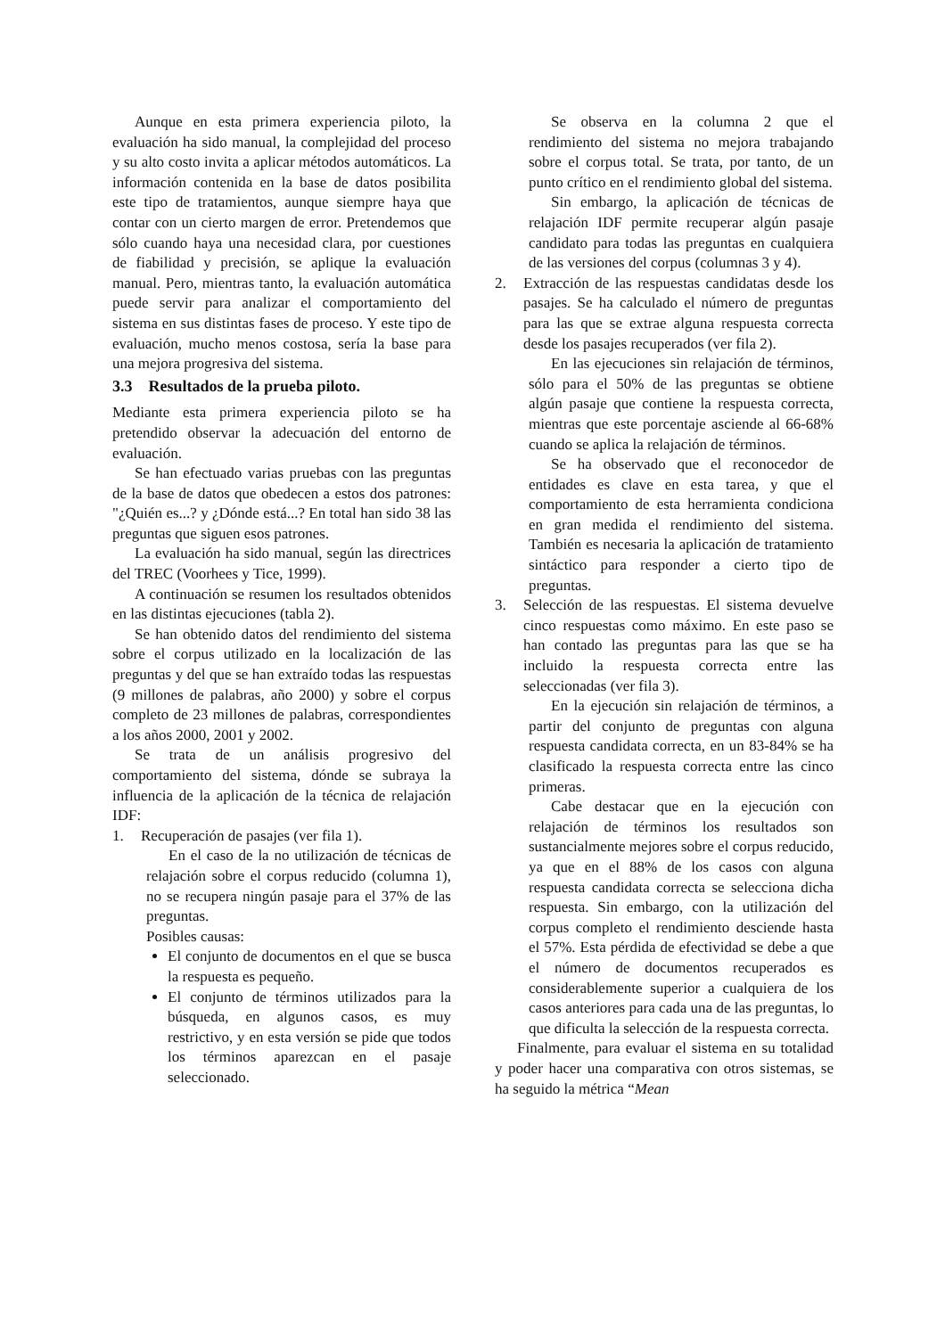Aunque en esta primera experiencia piloto, la evaluación ha sido manual, la complejidad del proceso y su alto costo invita a aplicar métodos automáticos. La información contenida en la base de datos posibilita este tipo de tratamientos, aunque siempre haya que contar con un cierto margen de error. Pretendemos que sólo cuando haya una necesidad clara, por cuestiones de fiabilidad y precisión, se aplique la evaluación manual. Pero, mientras tanto, la evaluación automática puede servir para analizar el comportamiento del sistema en sus distintas fases de proceso. Y este tipo de evaluación, mucho menos costosa, sería la base para una mejora progresiva del sistema.
3.3 Resultados de la prueba piloto.
Mediante esta primera experiencia piloto se ha pretendido observar la adecuación del entorno de evaluación.
Se han efectuado varias pruebas con las preguntas de la base de datos que obedecen a estos dos patrones: "¿Quién es...? y ¿Dónde está...? En total han sido 38 las preguntas que siguen esos patrones.
La evaluación ha sido manual, según las directrices del TREC (Voorhees y Tice, 1999).
A continuación se resumen los resultados obtenidos en las distintas ejecuciones (tabla 2).
Se han obtenido datos del rendimiento del sistema sobre el corpus utilizado en la localización de las preguntas y del que se han extraído todas las respuestas (9 millones de palabras, año 2000) y sobre el corpus completo de 23 millones de palabras, correspondientes a los años 2000, 2001 y 2002.
Se trata de un análisis progresivo del comportamiento del sistema, dónde se subraya la influencia de la aplicación de la técnica de relajación IDF:
1. Recuperación de pasajes (ver fila 1).
En el caso de la no utilización de técnicas de relajación sobre el corpus reducido (columna 1), no se recupera ningún pasaje para el 37% de las preguntas.
Posibles causas:
El conjunto de documentos en el que se busca la respuesta es pequeño.
El conjunto de términos utilizados para la búsqueda, en algunos casos, es muy restrictivo, y en esta versión se pide que todos los términos aparezcan en el pasaje seleccionado.
Se observa en la columna 2 que el rendimiento del sistema no mejora trabajando sobre el corpus total. Se trata, por tanto, de un punto crítico en el rendimiento global del sistema.
Sin embargo, la aplicación de técnicas de relajación IDF permite recuperar algún pasaje candidato para todas las preguntas en cualquiera de las versiones del corpus (columnas 3 y 4).
2. Extracción de las respuestas candidatas desde los pasajes. Se ha calculado el número de preguntas para las que se extrae alguna respuesta correcta desde los pasajes recuperados (ver fila 2).
En las ejecuciones sin relajación de términos, sólo para el 50% de las preguntas se obtiene algún pasaje que contiene la respuesta correcta, mientras que este porcentaje asciende al 66-68% cuando se aplica la relajación de términos.
Se ha observado que el reconocedor de entidades es clave en esta tarea, y que el comportamiento de esta herramienta condiciona en gran medida el rendimiento del sistema. También es necesaria la aplicación de tratamiento sintáctico para responder a cierto tipo de preguntas.
3. Selección de las respuestas. El sistema devuelve cinco respuestas como máximo. En este paso se han contado las preguntas para las que se ha incluido la respuesta correcta entre las seleccionadas (ver fila 3).
En la ejecución sin relajación de términos, a partir del conjunto de preguntas con alguna respuesta candidata correcta, en un 83-84% se ha clasificado la respuesta correcta entre las cinco primeras.
Cabe destacar que en la ejecución con relajación de términos los resultados son sustancialmente mejores sobre el corpus reducido, ya que en el 88% de los casos con alguna respuesta candidata correcta se selecciona dicha respuesta. Sin embargo, con la utilización del corpus completo el rendimiento desciende hasta el 57%. Esta pérdida de efectividad se debe a que el número de documentos recuperados es considerablemente superior a cualquiera de los casos anteriores para cada una de las preguntas, lo que dificulta la selección de la respuesta correcta.
Finalmente, para evaluar el sistema en su totalidad y poder hacer una comparativa con otros sistemas, se ha seguido la métrica “Mean